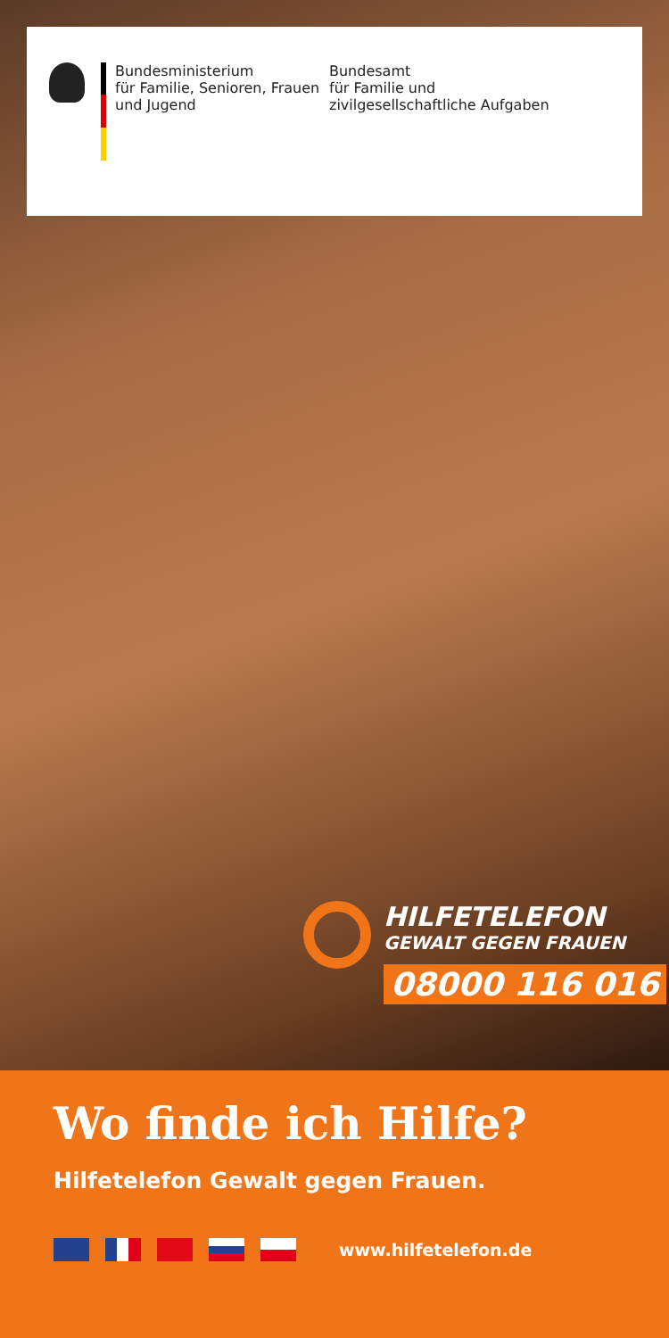Bundesministerium
für Familie, Senioren, Frauen
und Jugend
Bundesamt
für Familie und
zivilgesellschaftliche Aufgaben
HILFETELEFON
GEWALT GEGEN FRAUEN
08000 116 016
Wo finde ich Hilfe?
Hilfetelefon Gewalt gegen Frauen.
www.hilfetelefon.de